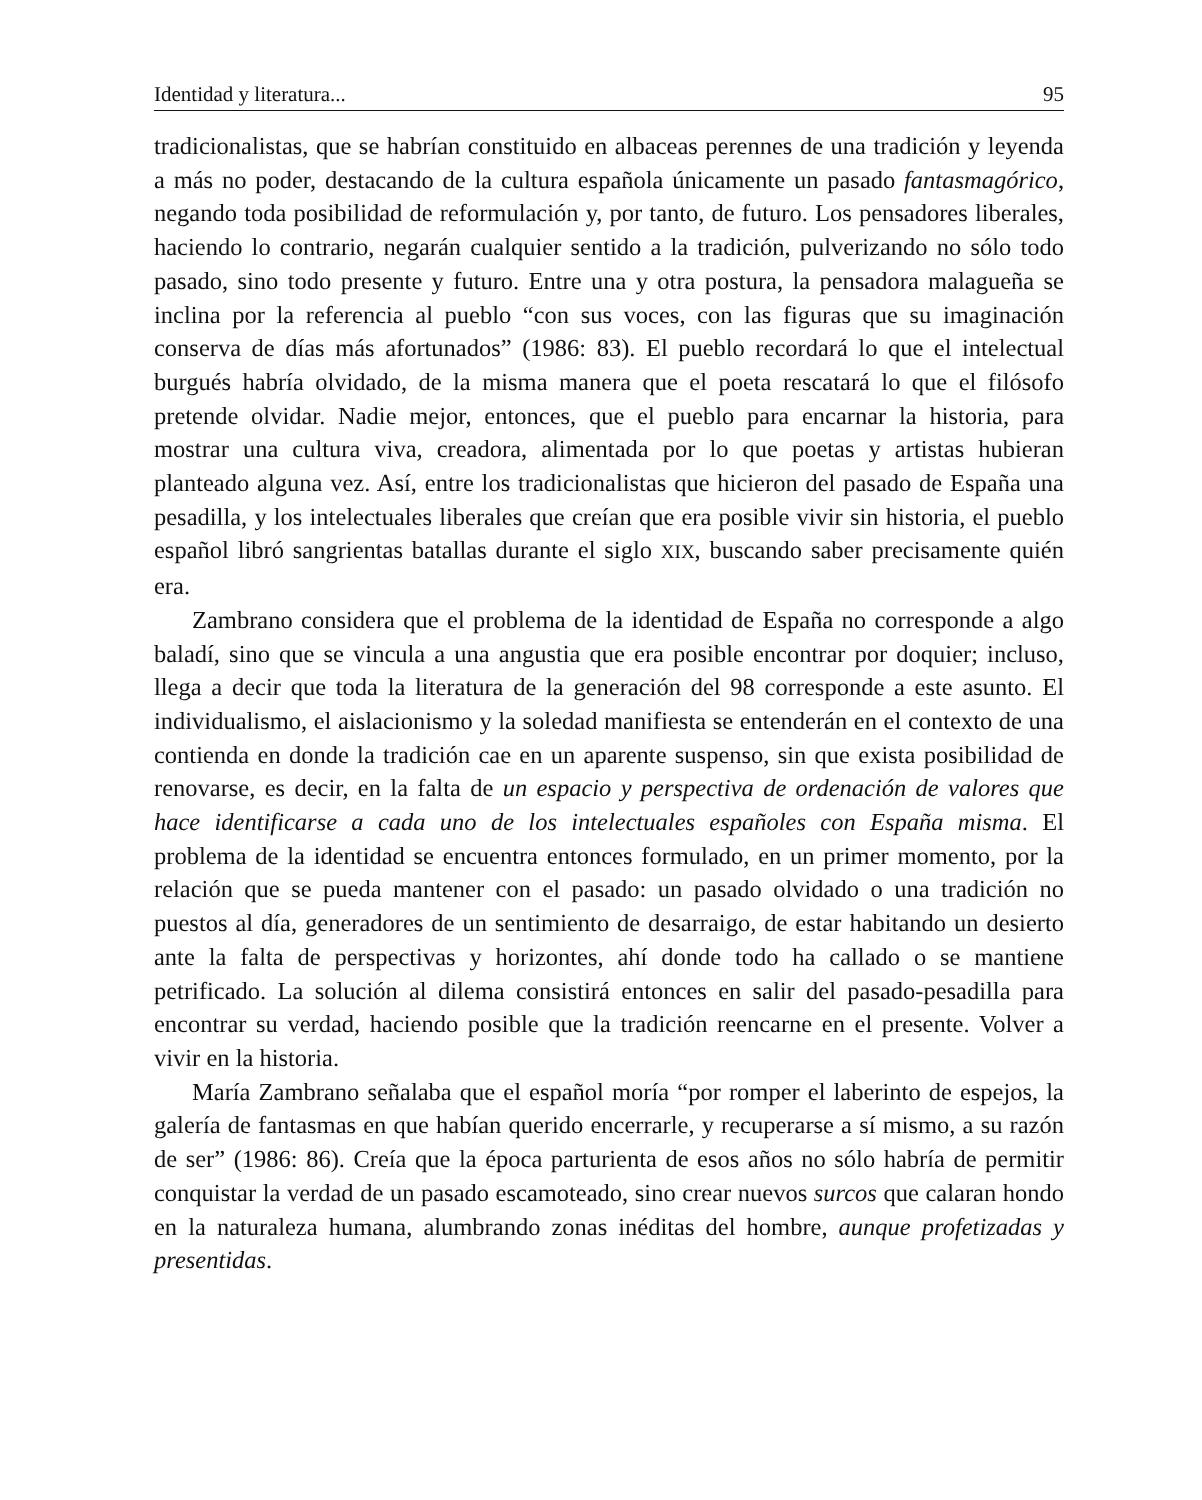Identidad y literatura... 95
tradicionalistas, que se habrían constituido en albaceas perennes de una tradición y leyenda a más no poder, destacando de la cultura española únicamente un pasado fantasmagórico, negando toda posibilidad de reformulación y, por tanto, de futuro. Los pensadores liberales, haciendo lo contrario, negarán cualquier sentido a la tradición, pulverizando no sólo todo pasado, sino todo presente y futuro. Entre una y otra postura, la pensadora malagueña se inclina por la referencia al pueblo “con sus voces, con las figuras que su imaginación conserva de días más afortunados” (1986: 83). El pueblo recordará lo que el intelectual burgués habría olvidado, de la misma manera que el poeta rescatará lo que el filósofo pretende olvidar. Nadie mejor, entonces, que el pueblo para encarnar la historia, para mostrar una cultura viva, creadora, alimentada por lo que poetas y artistas hubieran planteado alguna vez. Así, entre los tradicionalistas que hicieron del pasado de España una pesadilla, y los intelectuales liberales que creían que era posible vivir sin historia, el pueblo español libró sangrientas batallas durante el siglo XIX, buscando saber precisamente quién era.
Zambrano considera que el problema de la identidad de España no corresponde a algo baladí, sino que se vincula a una angustia que era posible encontrar por doquier; incluso, llega a decir que toda la literatura de la generación del 98 corresponde a este asunto. El individualismo, el aislacionismo y la soledad manifiesta se entenderán en el contexto de una contienda en donde la tradición cae en un aparente suspenso, sin que exista posibilidad de renovarse, es decir, en la falta de un espacio y perspectiva de ordenación de valores que hace identificarse a cada uno de los intelectuales españoles con España misma. El problema de la identidad se encuentra entonces formulado, en un primer momento, por la relación que se pueda mantener con el pasado: un pasado olvidado o una tradición no puestos al día, generadores de un sentimiento de desarraigo, de estar habitando un desierto ante la falta de perspectivas y horizontes, ahí donde todo ha callado o se mantiene petrificado. La solución al dilema consistirá entonces en salir del pasado-pesadilla para encontrar su verdad, haciendo posible que la tradición reencarne en el presente. Volver a vivir en la historia.
María Zambrano señalaba que el español moría “por romper el laberinto de espejos, la galería de fantasmas en que habían querido encerrarle, y recuperarse a sí mismo, a su razón de ser” (1986: 86). Creía que la época parturienta de esos años no sólo habría de permitir conquistar la verdad de un pasado escamoteado, sino crear nuevos surcos que calaran hondo en la naturaleza humana, alumbrando zonas inéditas del hombre, aunque profetizadas y presentidas.